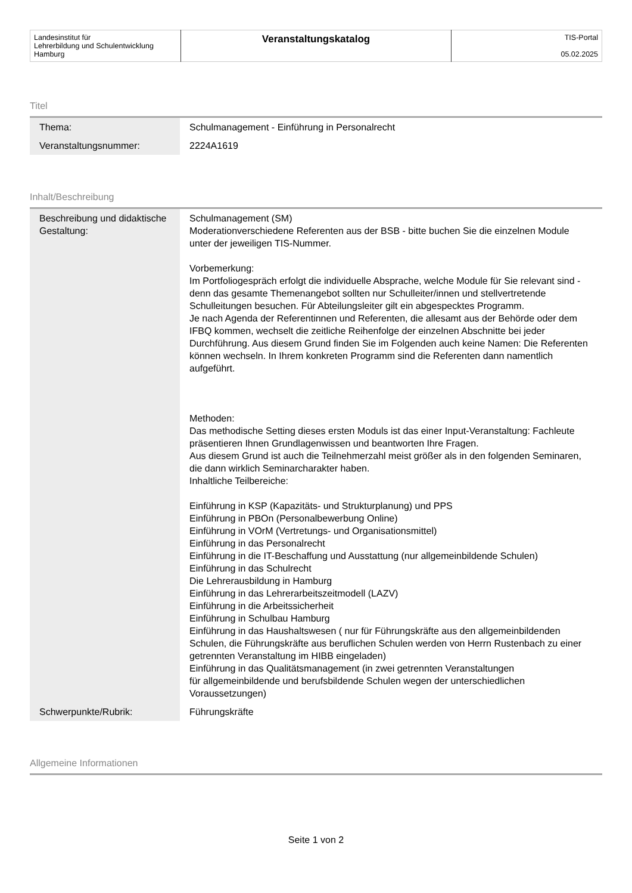| Landesinstitut für Lehrerbildung und Schulentwicklung Hamburg | Veranstaltungskatalog | TIS-Portal 05.02.2025 |
Titel
| Thema: | Schulmanagement - Einführung in Personalrecht |
| Veranstaltungsnummer: | 2224A1619 |
Inhalt/Beschreibung
| Beschreibung und didaktische Gestaltung: | Schulmanagement (SM) Moderationverschiedene Referenten aus der BSB - bitte buchen Sie die einzelnen Module unter der jeweiligen TIS-Nummer. Vorbemerkung: Im Portfoliogespräch erfolgt die individuelle Absprache, welche Module für Sie relevant sind - denn das gesamte Themenangebot sollten nur Schulleiter/innen und stellvertretende Schulleitungen besuchen. Für Abteilungsleiter gilt ein abgespecktes Programm. Je nach Agenda der Referentinnen und Referenten, die allesamt aus der Behörde oder dem IFBQ kommen, wechselt die zeitliche Reihenfolge der einzelnen Abschnitte bei jeder Durchführung. Aus diesem Grund finden Sie im Folgenden auch keine Namen: Die Referenten können wechseln. In Ihrem konkreten Programm sind die Referenten dann namentlich aufgeführt. Methoden: Das methodische Setting dieses ersten Moduls ist das einer Input-Veranstaltung: Fachleute präsentieren Ihnen Grundlagenwissen und beantworten Ihre Fragen. Aus diesem Grund ist auch die Teilnehmerzahl meist größer als in den folgenden Seminaren, die dann wirklich Seminarcharakter haben. Inhaltliche Teilbereiche: Einführung in KSP (Kapazitäts- und Strukturplanung) und PPS Einführung in PBOn (Personalbewerbung Online) Einführung in VOrM (Vertretungs- und Organisationsmittel) Einführung in das Personalrecht Einführung in die IT-Beschaffung und Ausstattung (nur allgemeinbildende Schulen) Einführung in das Schulrecht Die Lehrerausbildung in Hamburg Einführung in das Lehrerarbeitszeitmodell (LAZV) Einführung in die Arbeitssicherheit Einführung in Schulbau Hamburg Einführung in das Haushaltswesen ( nur für Führungskräfte aus den allgemeinbildenden Schulen, die Führungskräfte aus beruflichen Schulen werden von Herrn Rustenbach zu einer getrennten Veranstaltung im HIBB eingeladen) Einführung in das Qualitätsmanagement (in zwei getrennten Veranstaltungen für allgemeinbildende und berufsbildende Schulen wegen der unterschiedlichen Voraussetzungen) |
| Schwerpunkte/Rubrik: | Führungskräfte |
Allgemeine Informationen
Seite 1 von 2